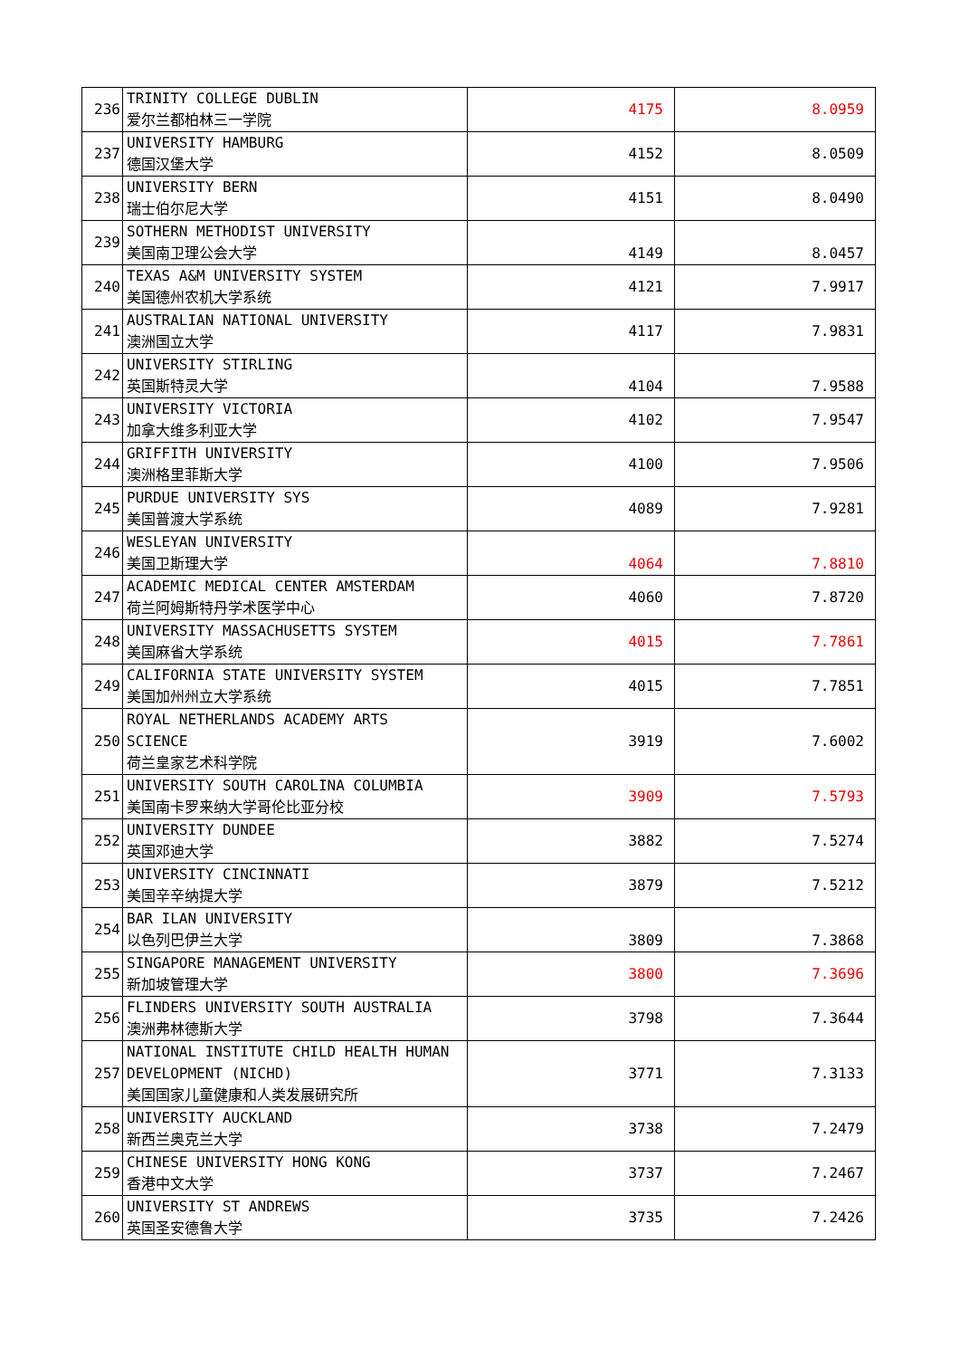| 236 | TRINITY COLLEGE DUBLIN 爱尔兰都柏林三一学院 | 4175 | 8.0959 |
| 237 | UNIVERSITY HAMBURG 德国汉堡大学 | 4152 | 8.0509 |
| 238 | UNIVERSITY BERN 瑞士伯尔尼大学 | 4151 | 8.0490 |
| 239 | SOTHERN METHODIST UNIVERSITY 美国南卫理公会大学 | 4149 | 8.0457 |
| 240 | TEXAS A&M UNIVERSITY SYSTEM 美国德州农机大学系统 | 4121 | 7.9917 |
| 241 | AUSTRALIAN NATIONAL UNIVERSITY 澳洲国立大学 | 4117 | 7.9831 |
| 242 | UNIVERSITY STIRLING 英国斯特灵大学 | 4104 | 7.9588 |
| 243 | UNIVERSITY VICTORIA 加拿大维多利亚大学 | 4102 | 7.9547 |
| 244 | GRIFFITH UNIVERSITY 澳洲格里菲斯大学 | 4100 | 7.9506 |
| 245 | PURDUE UNIVERSITY SYS 美国普渡大学系统 | 4089 | 7.9281 |
| 246 | WESLEYAN UNIVERSITY 美国卫斯理大学 | 4064 | 7.8810 |
| 247 | ACADEMIC MEDICAL CENTER AMSTERDAM 荷兰阿姆斯特丹学术医学中心 | 4060 | 7.8720 |
| 248 | UNIVERSITY MASSACHUSETTS SYSTEM 美国麻省大学系统 | 4015 | 7.7861 |
| 249 | CALIFORNIA STATE UNIVERSITY SYSTEM 美国加州州立大学系统 | 4015 | 7.7851 |
| 250 | ROYAL NETHERLANDS ACADEMY ARTS SCIENCE 荷兰皇家艺术科学院 | 3919 | 7.6002 |
| 251 | UNIVERSITY SOUTH CAROLINA COLUMBIA 美国南卡罗来纳大学哥伦比亚分校 | 3909 | 7.5793 |
| 252 | UNIVERSITY DUNDEE 英国邓迪大学 | 3882 | 7.5274 |
| 253 | UNIVERSITY CINCINNATI 美国辛辛纳提大学 | 3879 | 7.5212 |
| 254 | BAR ILAN UNIVERSITY 以色列巴伊兰大学 | 3809 | 7.3868 |
| 255 | SINGAPORE MANAGEMENT UNIVERSITY 新加坡管理大学 | 3800 | 7.3696 |
| 256 | FLINDERS UNIVERSITY SOUTH AUSTRALIA 澳洲弗林德斯大学 | 3798 | 7.3644 |
| 257 | NATIONAL INSTITUTE CHILD HEALTH HUMAN DEVELOPMENT (NICHD) 美国国家儿童健康和人类发展研究所 | 3771 | 7.3133 |
| 258 | UNIVERSITY AUCKLAND 新西兰奥克兰大学 | 3738 | 7.2479 |
| 259 | CHINESE UNIVERSITY HONG KONG 香港中文大学 | 3737 | 7.2467 |
| 260 | UNIVERSITY ST ANDREWS 英国圣安德鲁大学 | 3735 | 7.2426 |